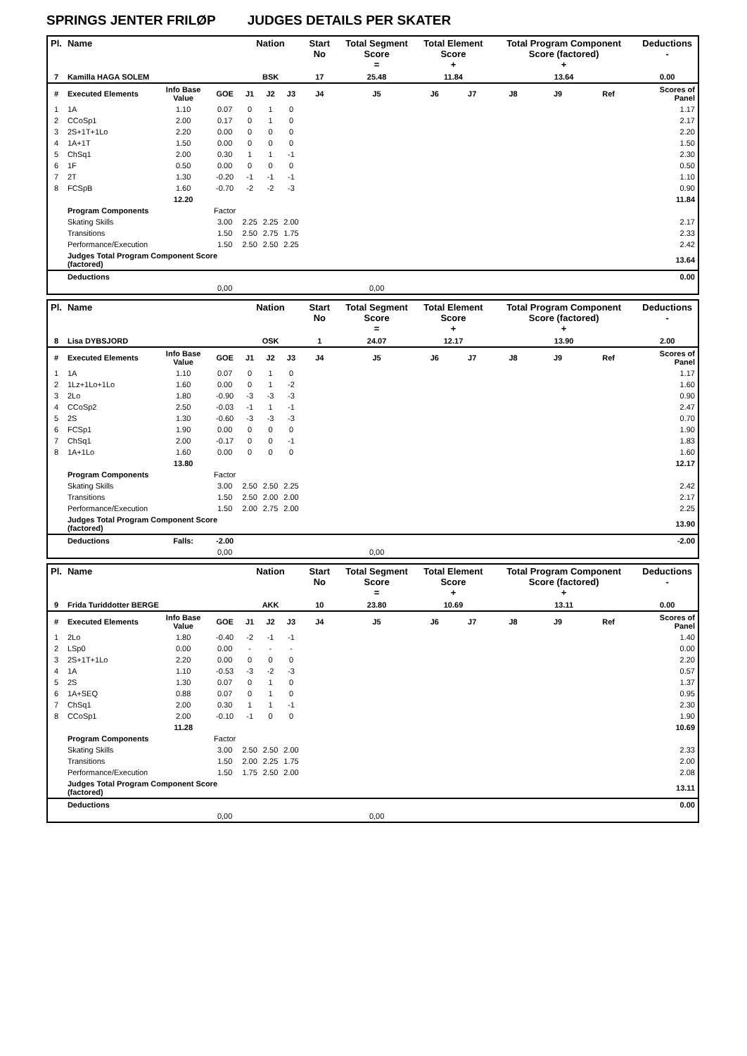SPRINGS JENTER FRILØP JUDGES DETAILS PER SKATER
| Pl. | Name | | | Nation | | | Start No | Total Segment Score = | Total Element Score + | | Total Program Component Score (factored) + | | | Deductions - |
| --- | --- | --- | --- | --- | --- | --- | --- | --- | --- | --- | --- | --- | --- | --- |
| 7 | Kamilla HAGA SOLEM | | | BSK | | | 17 | 25.48 | 11.84 | | 13.64 | | | 0.00 |
| # | Executed Elements | Info Base Value | GOE | J1 | J2 | J3 | J4 | J5 | J6 | J7 | J8 | J9 | Ref | Scores of Panel |
| 1 | 1A | 1.10 | 0.07 | 0 | 1 | 0 | | | | | | | | 1.17 |
| 2 | CCoSp1 | 2.00 | 0.17 | 0 | 1 | 0 | | | | | | | | 2.17 |
| 3 | 2S+1T+1Lo | 2.20 | 0.00 | 0 | 0 | 0 | | | | | | | | 2.20 |
| 4 | 1A+1T | 1.50 | 0.00 | 0 | 0 | 0 | | | | | | | | 1.50 |
| 5 | ChSq1 | 2.00 | 0.30 | 1 | 1 | -1 | | | | | | | | 2.30 |
| 6 | 1F | 0.50 | 0.00 | 0 | 0 | 0 | | | | | | | | 0.50 |
| 7 | 2T | 1.30 | -0.20 | -1 | -1 | -1 | | | | | | | | 1.10 |
| 8 | FCSpB | 1.60 | -0.70 | -2 | -2 | -3 | | | | | | | | 0.90 |
| | | 12.20 | | | | | | | | | | | | 11.84 |
| | Program Components | | Factor | | | | | | | | | | | |
| | Skating Skills | | 3.00 | 2.25 | 2.25 | 2.00 | | | | | | | | 2.17 |
| | Transitions | | 1.50 | 2.50 | 2.75 | 1.75 | | | | | | | | 2.33 |
| | Performance/Execution | | 1.50 | 2.50 | 2.50 | 2.25 | | | | | | | | 2.42 |
| | Judges Total Program Component Score (factored) | | | | | | | | | | | | | 13.64 |
| | Deductions | | | | | | | | | | | | | 0.00 |
| | | | 0,00 | | | | | 0,00 | | | | | | |
| Pl. | Name | | | Nation | | | Start No | Total Segment Score = | Total Element Score + | | Total Program Component Score (factored) + | | | Deductions - |
| --- | --- | --- | --- | --- | --- | --- | --- | --- | --- | --- | --- | --- | --- | --- |
| 8 | Lisa DYBSJORD | | | OSK | | | 1 | 24.07 | 12.17 | | 13.90 | | | 2.00 |
| # | Executed Elements | Info Base Value | GOE | J1 | J2 | J3 | J4 | J5 | J6 | J7 | J8 | J9 | Ref | Scores of Panel |
| 1 | 1A | 1.10 | 0.07 | 0 | 1 | 0 | | | | | | | | 1.17 |
| 2 | 1Lz+1Lo+1Lo | 1.60 | 0.00 | 0 | 1 | -2 | | | | | | | | 1.60 |
| 3 | 2Lo | 1.80 | -0.90 | -3 | -3 | -3 | | | | | | | | 0.90 |
| 4 | CCoSp2 | 2.50 | -0.03 | -1 | 1 | -1 | | | | | | | | 2.47 |
| 5 | 2S | 1.30 | -0.60 | -3 | -3 | -3 | | | | | | | | 0.70 |
| 6 | FCSp1 | 1.90 | 0.00 | 0 | 0 | 0 | | | | | | | | 1.90 |
| 7 | ChSq1 | 2.00 | -0.17 | 0 | 0 | -1 | | | | | | | | 1.83 |
| 8 | 1A+1Lo | 1.60 | 0.00 | 0 | 0 | 0 | | | | | | | | 1.60 |
| | | 13.80 | | | | | | | | | | | | 12.17 |
| | Program Components | | Factor | | | | | | | | | | | |
| | Skating Skills | | 3.00 | 2.50 | 2.50 | 2.25 | | | | | | | | 2.42 |
| | Transitions | | 1.50 | 2.50 | 2.00 | 2.00 | | | | | | | | 2.17 |
| | Performance/Execution | | 1.50 | 2.00 | 2.75 | 2.00 | | | | | | | | 2.25 |
| | Judges Total Program Component Score (factored) | | | | | | | | | | | | | 13.90 |
| | Deductions | Falls: | -2.00 | | | | | | | | | | | -2.00 |
| | | | 0,00 | | | | | 0,00 | | | | | | |
| Pl. | Name | | | Nation | | | Start No | Total Segment Score = | Total Element Score + | | Total Program Component Score (factored) + | | | Deductions - |
| --- | --- | --- | --- | --- | --- | --- | --- | --- | --- | --- | --- | --- | --- | --- |
| 9 | Frida Turiddotter BERGE | | | AKK | | | 10 | 23.80 | 10.69 | | 13.11 | | | 0.00 |
| # | Executed Elements | Info Base Value | GOE | J1 | J2 | J3 | J4 | J5 | J6 | J7 | J8 | J9 | Ref | Scores of Panel |
| 1 | 2Lo | 1.80 | -0.40 | -2 | -1 | -1 | | | | | | | | 1.40 |
| 2 | LSp0 | 0.00 | 0.00 | - | - | - | | | | | | | | 0.00 |
| 3 | 2S+1T+1Lo | 2.20 | 0.00 | 0 | 0 | 0 | | | | | | | | 2.20 |
| 4 | 1A | 1.10 | -0.53 | -3 | -2 | -3 | | | | | | | | 0.57 |
| 5 | 2S | 1.30 | 0.07 | 0 | 1 | 0 | | | | | | | | 1.37 |
| 6 | 1A+SEQ | 0.88 | 0.07 | 0 | 1 | 0 | | | | | | | | 0.95 |
| 7 | ChSq1 | 2.00 | 0.30 | 1 | 1 | -1 | | | | | | | | 2.30 |
| 8 | CCoSp1 | 2.00 | -0.10 | -1 | 0 | 0 | | | | | | | | 1.90 |
| | | 11.28 | | | | | | | | | | | | 10.69 |
| | Program Components | | Factor | | | | | | | | | | | |
| | Skating Skills | | 3.00 | 2.50 | 2.50 | 2.00 | | | | | | | | 2.33 |
| | Transitions | | 1.50 | 2.00 | 2.25 | 1.75 | | | | | | | | 2.00 |
| | Performance/Execution | | 1.50 | 1.75 | 2.50 | 2.00 | | | | | | | | 2.08 |
| | Judges Total Program Component Score (factored) | | | | | | | | | | | | | 13.11 |
| | Deductions | | | | | | | | | | | | | 0.00 |
| | | | 0,00 | | | | | 0,00 | | | | | | |